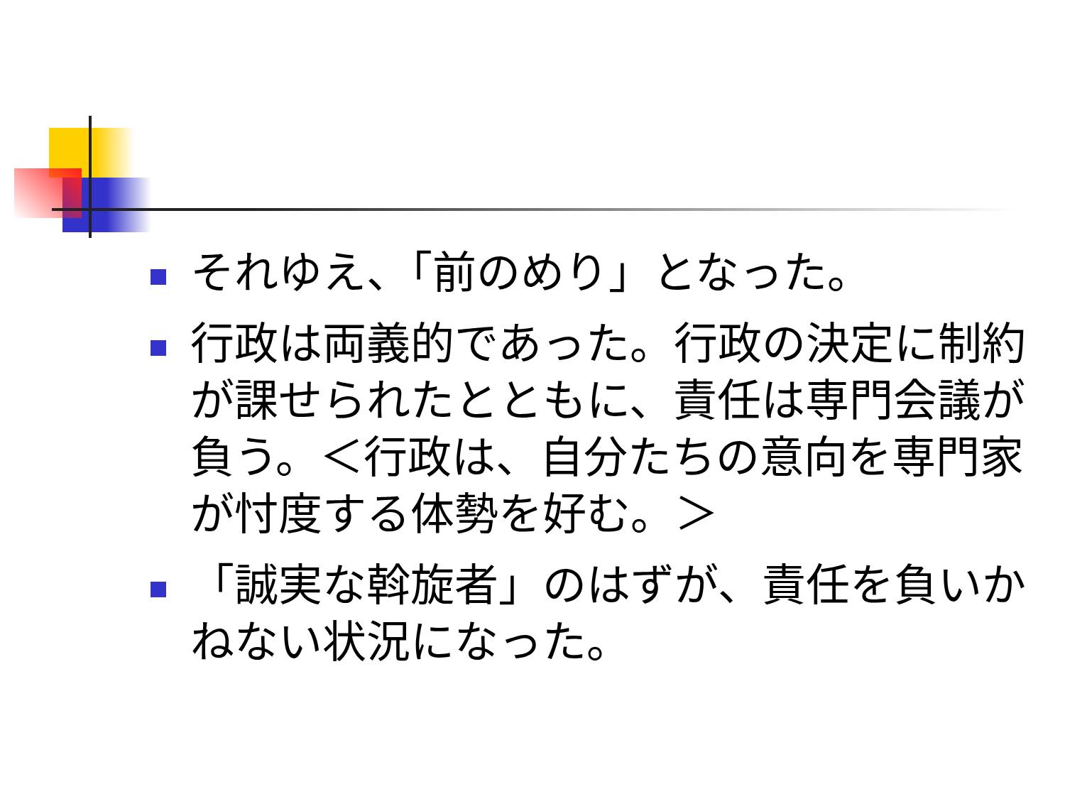それゆえ、「前のめり」となった。
行政は両義的であった。行政の決定に制約が課せられたとともに、責任は専門会議が負う。＜行政は、自分たちの意向を専門家が忖度する体勢を好む。＞
「誠実な斡旋者」のはずが、責任を負いかねない状況になった。